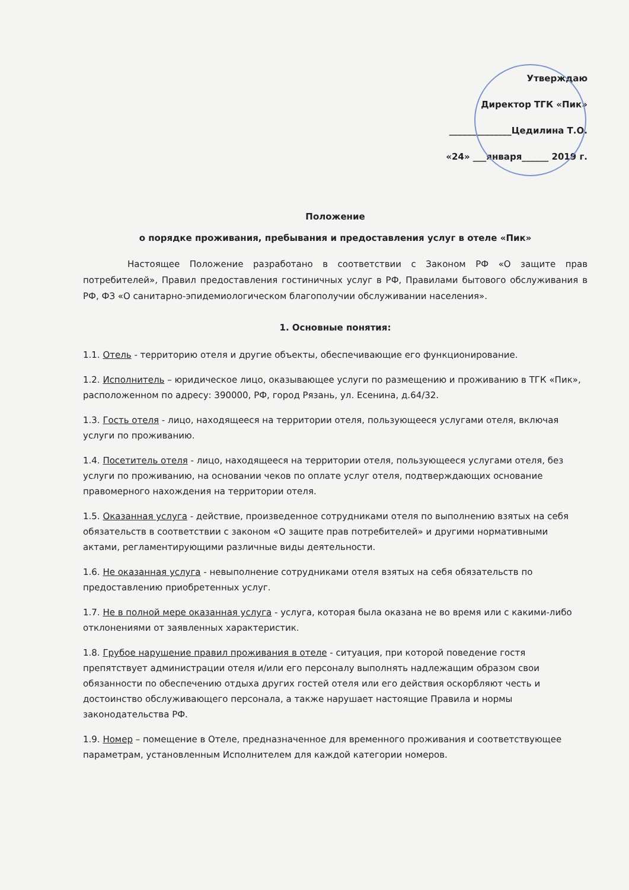Утверждаю
Директор ТГК «Пик»
______________Цедилина Т.О.
«24» ___января______ 2019 г.
Положение
о порядке проживания, пребывания и предоставления услуг в отеле «Пик»
Настоящее Положение разработано в соответствии с Законом РФ «О защите прав потребителей», Правил предоставления гостиничных услуг в РФ, Правилами бытового обслуживания в РФ, ФЗ «О санитарно-эпидемиологическом благополучии обслуживании населения».
1. Основные понятия:
1.1. Отель - территорию отеля и другие объекты, обеспечивающие его функционирование.
1.2. Исполнитель – юридическое лицо, оказывающее услуги по размещению и проживанию в ТГК «Пик», расположенном по адресу: 390000, РФ, город Рязань, ул. Есенина, д.64/32.
1.3. Гость отеля - лицо, находящееся на территории отеля, пользующееся услугами отеля, включая услуги по проживанию.
1.4. Посетитель отеля - лицо, находящееся на территории отеля, пользующееся услугами отеля, без услуги по проживанию, на основании чеков по оплате услуг отеля, подтверждающих основание правомерного нахождения на территории отеля.
1.5. Оказанная услуга - действие, произведенное сотрудниками отеля по выполнению взятых на себя обязательств в соответствии с законом «О защите прав потребителей» и другими нормативными актами, регламентирующими различные виды деятельности.
1.6. Не оказанная услуга - невыполнение сотрудниками отеля взятых на себя обязательств по предоставлению приобретенных услуг.
1.7. Не в полной мере оказанная услуга - услуга, которая была оказана не во время или с какими-либо отклонениями от заявленных характеристик.
1.8. Грубое нарушение правил проживания в отеле - ситуация, при которой поведение гостя препятствует администрации отеля и/или его персоналу выполнять надлежащим образом свои обязанности по обеспечению отдыха других гостей отеля или его действия оскорбляют честь и достоинство обслуживающего персонала, а также нарушает настоящие Правила и нормы законодательства РФ.
1.9. Номер – помещение в Отеле, предназначенное для временного проживания и соответствующее параметрам, установленным Исполнителем для каждой категории номеров.